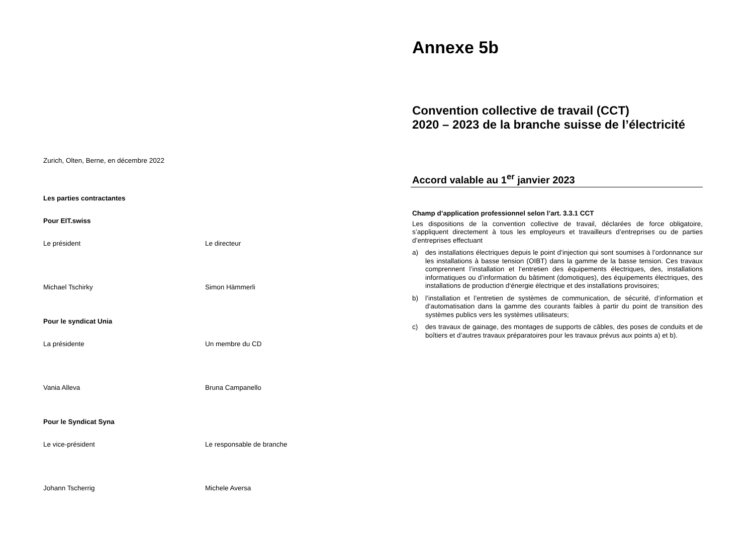Zurich, Olten, Berne, en décembre 2022
Les parties contractantes
Pour EIT.swiss
Le président Le directeur
Michael Tschirky Simon Hämmerli
Pour le syndicat Unia
La présidente Un membre du CD
Vania Alleva Bruna Campanello
Pour le Syndicat Syna
Le vice-président Le responsable de branche
Johann Tscherrig Michele Aversa
Annexe 5b
Convention collective de travail (CCT)
2020 – 2023 de la branche suisse de l’électricité
Accord valable au 1<sup>er</sup> janvier 2023
Champ d’application professionnel selon l’art. 3.3.1 CCT
Les dispositions de la convention collective de travail, déclarées de force obligatoire, s’appliquent directement à tous les employeurs et travailleurs d’entreprises ou de parties d’entreprises effectuant
a) des installations électriques depuis le point d’injection qui sont soumises à l’ordonnance sur les installations à basse tension (OIBT) dans la gamme de la basse tension. Ces travaux comprennent l’installation et l‘entretien des équipements électriques, des, installations informatiques ou d’information du bâtiment (domotiques), des équipements électriques, des installations de production d‘énergie électrique et des installations provisoires;
b) l’installation et l’entretien de systèmes de communication, de sécurité, d’information et d‘automatisation dans la gamme des courants faibles à partir du point de transition des systèmes publics vers les systèmes utilisateurs;
c) des travaux de gainage, des montages de supports de câbles, des poses de conduits et de boîtiers et d’autres travaux préparatoires pour les travaux prévus aux points a) et b).